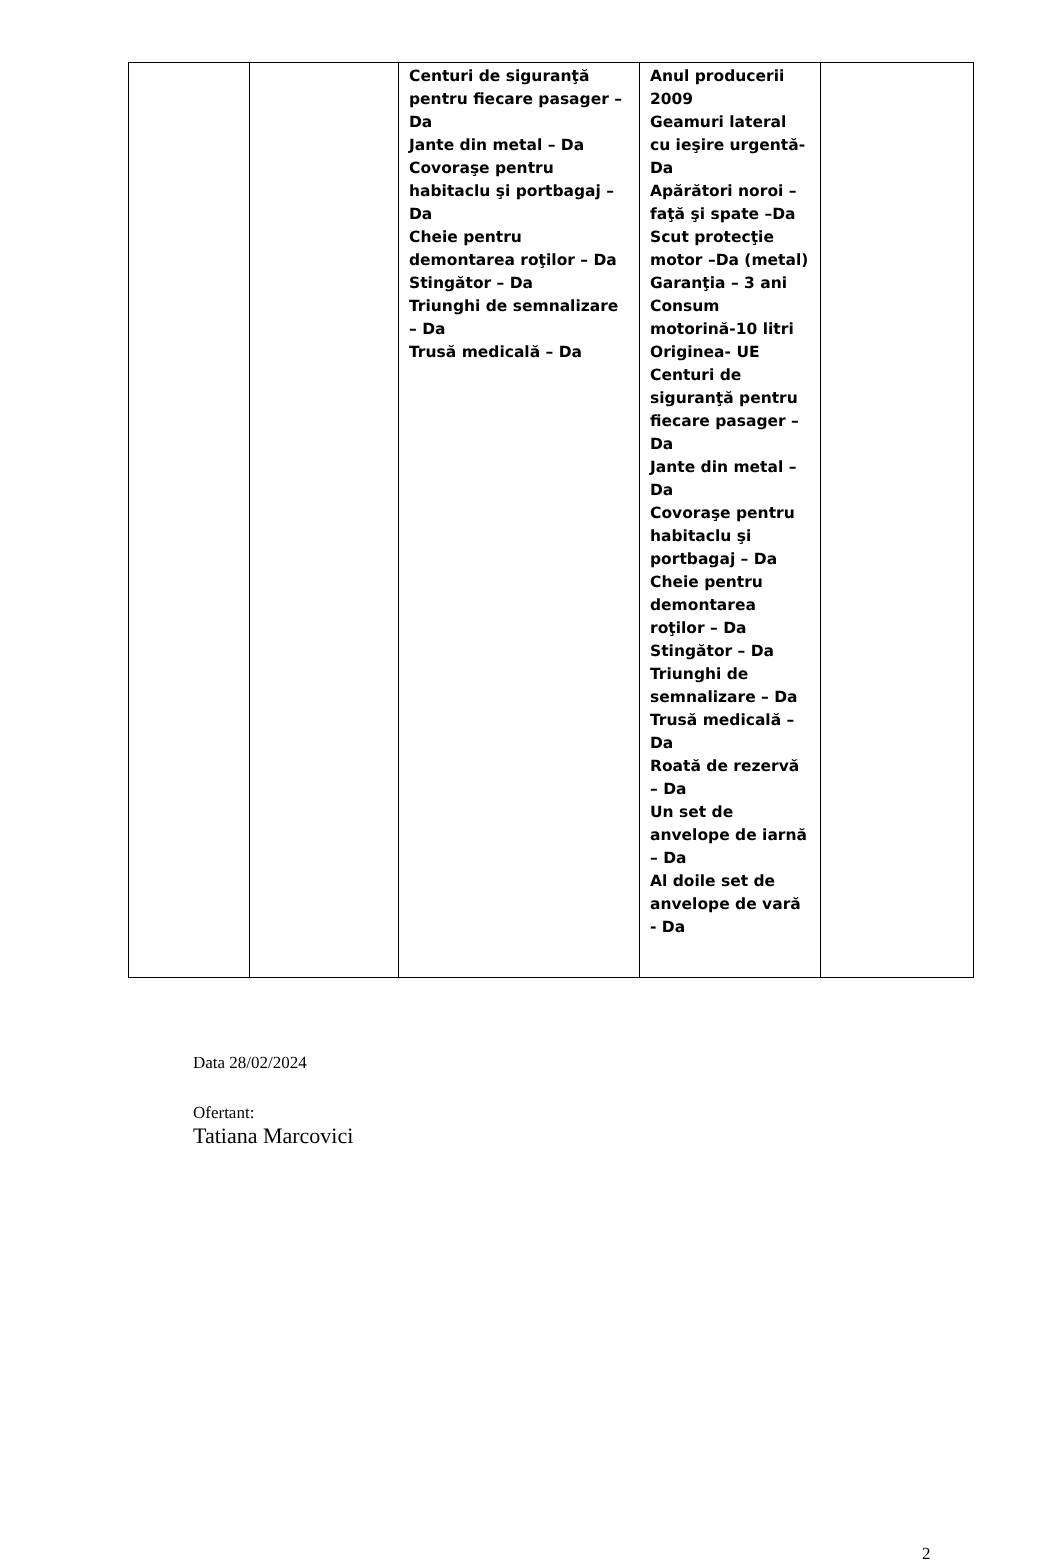| | | Centuri de siguranţă pentru fiecare pasager – Da Jante din metal – Da Covoraşe pentru habitaclu şi portbagaj – Da Cheie pentru demontarea roţilor – Da Stingător – Da Triunghi de semnalizare – Da Trusă medicală – Da | Anul producerii 2009 Geamuri lateral cu ieşire urgentă-Da Apărători noroi – faţă şi spate –Da Scut protecţie motor –Da (metal) Garanţia – 3 ani Consum motorină-10 litri Originea- UE Centuri de siguranţă pentru fiecare pasager – Da Jante din metal – Da Covoraşe pentru habitaclu şi portbagaj – Da Cheie pentru demontarea roţilor – Da Stingător – Da Triunghi de semnalizare – Da Trusă medicală – Da Roată de rezervă – Da Un set de anvelope de iarnă – Da Al doile set de anvelope de vară - Da | |
Data 28/02/2024
Ofertant:
Tatiana Marcovici
2